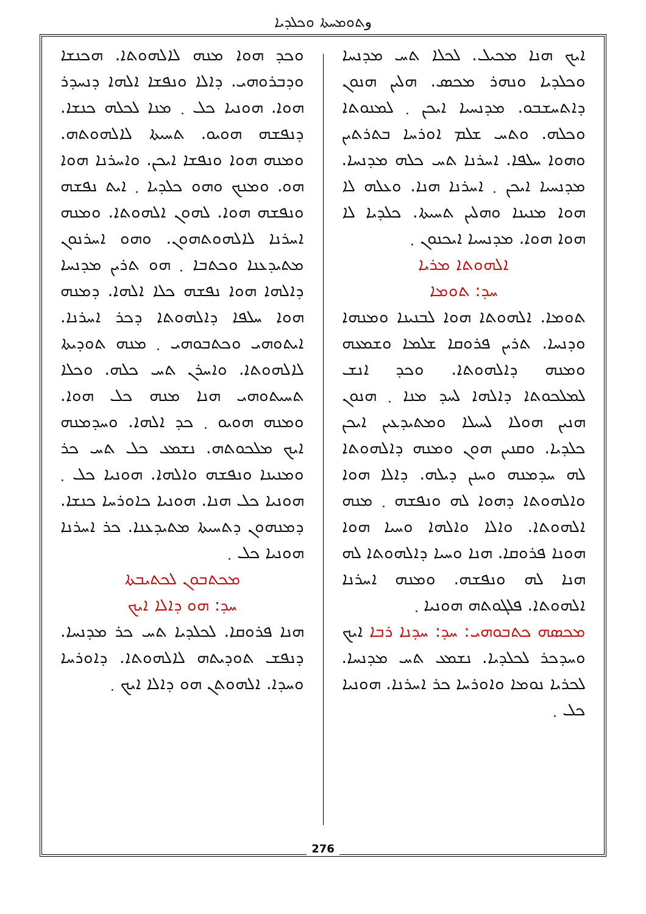وܬܘܡܚܬܐ ܘܟܠܕܝܐ
ܐܝܟ ܗܢܐ ܡܟܝܠ. ܠܟܠܐ ܬܚ ܡܕܢܚܐ ܘܟܠܕܝܐ ܘܢܗܪ ܡܟܣ. ܗܠܝܢ ܗܢܘܢ ܕܐܬܚܫܒܘ. ܡܕܢܚܝܐ ܐܝܟܢ ܂ ܠܡܢܘܬܐ ܘܟܠܗ. ܘܬܚ ܫܠܡ ܐܘܪܚܐ ܒܬܪܬܝܢ ܘܗܘܐ ܚܠܦܐ. ܐܚܪܢܐ ܬܚ ܟܠܗ ܡܕܢܚܐ. ܡܕܢܚܝܐ ܐܝܟܢ ܂ ܐܚܪܢܐ ܗܢܐ. ܘܥܠܗ ܠܐ ܗܘܐ ܡܢܝܢܐ ܘܗܠܝܢ ܬܚܝܬܐ. ܟܠܕܝܐ ܠܐ ܗܘܐ ܗܘܐ. ܡܕܢܚܝܐ ܐܝܟܢܘܢ ܂
ܐܠܗܘܬܐ ܡܪܝܐ
ܚܕ: ܬܘܡܐ
ܬܘܡܐ. ܐܠܗܘܬܐ ܗܘܐ ܠܒܢܝܢܐ ܘܡܢܗܐ ܘܕܢܚܐ. ܬܪܝܢ ܦܪܘܩܐ ܫܠܡܐ ܘܫܡܥܗ ܘܡܢܗ ܕܐܠܗܘܬܐ. ܘܟܕ ܐܢܫ ܠܡܠܟܘܬܐ ܕܐܠܗܐ ܠܚܕ ܡܢܐ ܂ ܗܢܘܢ ܗܢܝܢ ܗܘܠܐ ܠܚܝܠܐ ܘܡܬܝܕܥܝܢ ܐܝܟܢ ܟܠܕܝܐ. ܘܩܢܝܢ ܗܘܢ ܘܡܢܗ ܕܐܠܗܘܬܐ ܠܗ ܚܕܡܢܗ ܘܚܢܢ ܕܝܠܗ. ܕܐܠܐ ܗܘܐ ܘܐܠܗܘܬܐ ܕܗܘܐ ܠܗ ܘܢܦܫܗ ܂ ܡܢܗ ܐܠܗܘܬܐ. ܘܐܠܐ ܘܐܠܗܐ ܘܚܝܐ ܗܘܐ ܗܘܢܐ ܦܪܘܩܐ. ܗܢܐ ܘܚܝܐ ܕܐܠܗܘܬܐ ܠܗ ܗܢܐ ܠܗ ܘܢܦܫܗ. ܘܡܢܗ ܐܚܪܢܐ ܐܠܗܘܬܐ. ܦܠܓܘܬܗ ܗܘܢܝܐ ܂
ܡܟܣܗ ܟܬܒܘܗܝ: ܚܕ: ܚܕܢܐ ܪܒܐ ܐܝܟ ܘܚܕܟܪ ܠܟܠܕܝܐ. ܢܫܡܥ ܬܚ ܡܕܢܚܐ. ܠܟܪܝܐ ܢܘܡܐ ܘܐܘܪܚܐ ܟܪ ܐܚܪܢܐ. ܗܘܢܝܐ ܟܠ ܂
ܘܟܕ ܗܘܐ ܡܢܗ ܠܐܠܗܘܬܐ. ܗܟܢܫܐ ܘܕܒܪܘܗܝ. ܕܐܠܐ ܘܢܦܫܐ ܐܠܗܐ ܕܢܚܕܪ ܗܘܐ. ܗܘܢܝܐ ܟܠ ܂ ܡܢܐ ܠܟܠܗ ܟܢܫܐ. ܕܢܦܫܗ ܗܘܝܘ. ܬܚܝܬܐ ܠܐܠܗܘܬܗ. ܘܡܢܗ ܗܘܐ ܘܢܦܫܐ ܐܝܟܢ. ܘܐܚܪܢܐ ܗܘܐ ܗܘ. ܘܡܢܟ ܘܗܘ ܟܠܕܝܐ ܂ ܐܝܬ ܢܦܫܗ ܘܢܦܫܗ ܗܘܐ. ܠܗܘܢ ܐܠܗܘܬܐ. ܘܡܢܗ ܐܚܪܢܐ ܠܐܠܗܘܬܗܘܢ. ܘܗܘ ܐܚܪܢܘܢ ܡܬܝܕܥܢܐ ܘܟܬܒܐ ܂ ܗܘ ܬܪܝܢ ܡܕܢܚܐ ܕܐܠܗܐ ܗܘܐ ܢܦܫܗ ܟܠܐ ܐܠܗܐ. ܕܡܢܗ ܗܘܐ ܚܠܦܐ ܕܐܠܗܘܬܐ ܕܟܪ ܐܚܪܢܐ. ܐܝܬܘܗܝ ܘܟܬܒܘܗܝ ܂ ܡܢܗ ܬܘܕܝܬܐ ܠܐܠܗܘܬܐ. ܘܐܚܪܢ ܬܚ ܟܠܗ. ܘܟܠܐ ܬܚܝܬܘܗܝ ܗܢܐ ܡܢܗ ܟܠ ܗܘܐ. ܘܡܢܗ ܗܘܝܘ ܂ ܟܕ ܐܠܗܐ. ܘܚܕܡܢܗ ܐܝܟ ܡܠܟܘܬܗ. ܢܫܡܥ ܟܠ ܬܚ ܟܪ ܘܡܢܝܢܐ ܘܢܦܫܗ ܘܐܠܗܐ. ܗܘܢܝܐ ܟܠ ܂ ܗܘܢܝܐ ܟܠ ܗܢܐ. ܗܘܢܝܐ ܟܐܘܪܚܐ ܟܢܫܐ. ܕܡܢܗܘܢ ܕܬܚܝܬܐ ܡܬܝܕܥܢܐ. ܟܪ ܐܚܪܢܐ ܗܘܢܝܐ ܟܠ ܂
ܡܟܬܒܘܢ ܠܟܬܝܒܬܐ
ܚܕ: ܗܘ ܕܐܠܐ ܐܝܟ
ܗܢܐ ܦܪܘܩܐ. ܠܟܠܕܝܐ ܬܚ ܟܪ ܡܕܢܚܐ. ܕܢܦܫ ܬܘܕܝܬܗ ܠܐܠܗܘܬܐ. ܕܐܘܪܚܐ ܘܚܕܐ. ܐܠܗܘܬܢ ܗܘ ܕܐܠܐ ܐܝܟ ܂
276